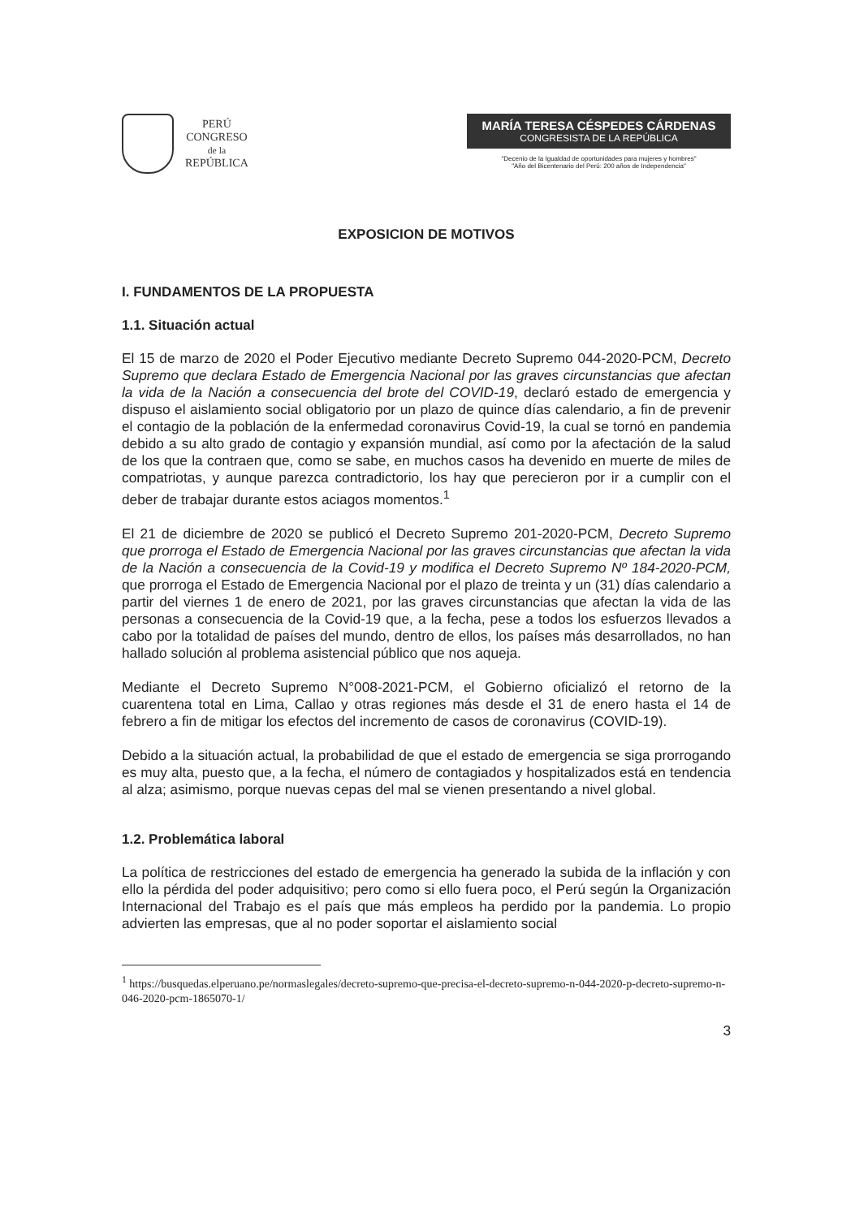PERÚ
CONGRESO
de la
REPÚBLICA
MARÍA TERESA CÉSPEDES CÁRDENAS
CONGRESISTA DE LA REPÚBLICA
"Decenio de la Igualdad de oportunidades para mujeres y hombres"
"Año del Bicentenario del Perú: 200 años de Independencia"
EXPOSICION DE MOTIVOS
I. FUNDAMENTOS DE LA PROPUESTA
1.1. Situación actual
El 15 de marzo de 2020 el Poder Ejecutivo mediante Decreto Supremo 044-2020-PCM, Decreto Supremo que declara Estado de Emergencia Nacional por las graves circunstancias que afectan la vida de la Nación a consecuencia del brote del COVID-19, declaró estado de emergencia y dispuso el aislamiento social obligatorio por un plazo de quince días calendario, a fin de prevenir el contagio de la población de la enfermedad coronavirus Covid-19, la cual se tornó en pandemia debido a su alto grado de contagio y expansión mundial, así como por la afectación de la salud de los que la contraen que, como se sabe, en muchos casos ha devenido en muerte de miles de compatriotas, y aunque parezca contradictorio, los hay que perecieron por ir a cumplir con el deber de trabajar durante estos aciagos momentos.<sup>1</sup>
El 21 de diciembre de 2020 se publicó el Decreto Supremo 201-2020-PCM, Decreto Supremo que prorroga el Estado de Emergencia Nacional por las graves circunstancias que afectan la vida de la Nación a consecuencia de la Covid-19 y modifica el Decreto Supremo Nº 184-2020-PCM, que prorroga el Estado de Emergencia Nacional por el plazo de treinta y un (31) días calendario a partir del viernes 1 de enero de 2021, por las graves circunstancias que afectan la vida de las personas a consecuencia de la Covid-19 que, a la fecha, pese a todos los esfuerzos llevados a cabo por la totalidad de países del mundo, dentro de ellos, los países más desarrollados, no han hallado solución al problema asistencial público que nos aqueja.
Mediante el Decreto Supremo N°008-2021-PCM, el Gobierno oficializó el retorno de la cuarentena total en Lima, Callao y otras regiones más desde el 31 de enero hasta el 14 de febrero a fin de mitigar los efectos del incremento de casos de coronavirus (COVID-19).
Debido a la situación actual, la probabilidad de que el estado de emergencia se siga prorrogando es muy alta, puesto que, a la fecha, el número de contagiados y hospitalizados está en tendencia al alza; asimismo, porque nuevas cepas del mal se vienen presentando a nivel global.
1.2. Problemática laboral
La política de restricciones del estado de emergencia ha generado la subida de la inflación y con ello la pérdida del poder adquisitivo; pero como si ello fuera poco, el Perú según la Organización Internacional del Trabajo es el país que más empleos ha perdido por la pandemia. Lo propio advierten las empresas, que al no poder soportar el aislamiento social
<sup>1</sup> https://busquedas.elperuano.pe/normaslegales/decreto-supremo-que-precisa-el-decreto-supremo-n-044-2020-p-decreto-supremo-n-046-2020-pcm-1865070-1/
3